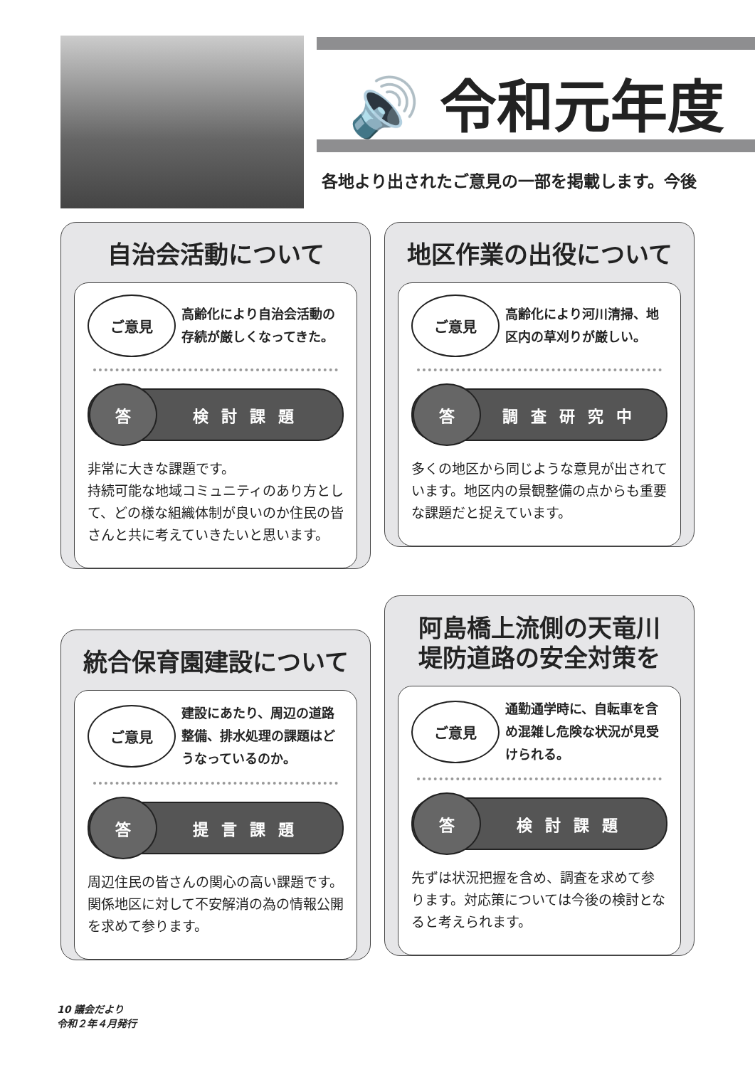🔊 令和元年度
各地より出されたご意見の一部を掲載します。今後
自治会活動について
ご意見
高齢化により自治会活動の存続が厳しくなってきた。
答 検討課題
非常に大きな課題です。
持続可能な地域コミュニティのあり方として、どの様な組織体制が良いのか住民の皆さんと共に考えていきたいと思います。
地区作業の出役について
ご意見
高齢化により河川清掃、地区内の草刈りが厳しい。
答 調査研究中
多くの地区から同じような意見が出されています。地区内の景観整備の点からも重要な課題だと捉えています。
統合保育園建設について
ご意見
建設にあたり、周辺の道路整備、排水処理の課題はどうなっているのか。
答 提言課題
周辺住民の皆さんの関心の高い課題です。関係地区に対して不安解消の為の情報公開を求めて参ります。
阿島橋上流側の天竜川
堤防道路の安全対策を
ご意見
通勤通学時に、自転車を含め混雑し危険な状況が見受けられる。
答 検討課題
先ずは状況把握を含め、調査を求めて参ります。対応策については今後の検討となると考えられます。
10 議会だより
令和２年４月発行